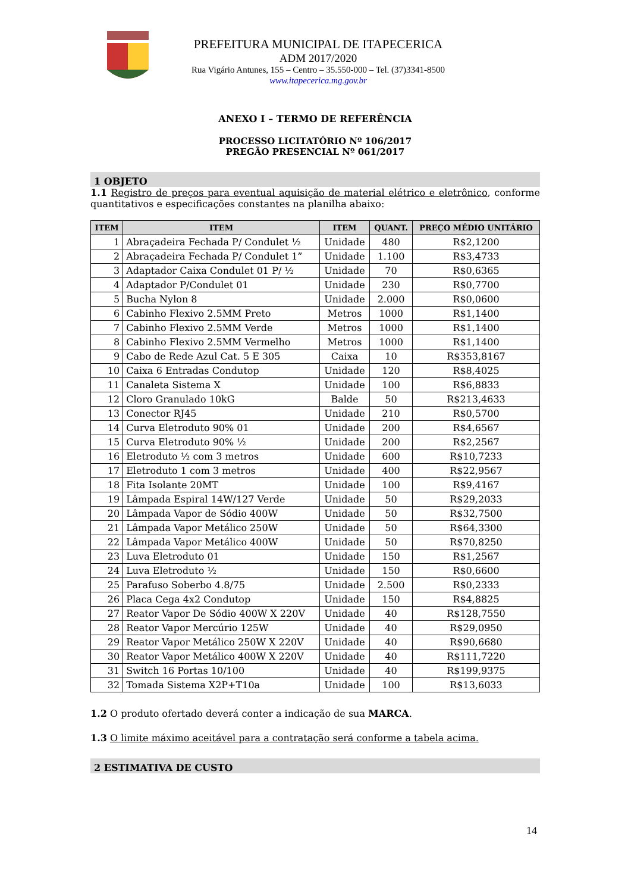PREFEITURA MUNICIPAL DE ITAPECERICA
ADM 2017/2020
Rua Vigário Antunes, 155 – Centro – 35.550-000 – Tel. (37)3341-8500
www.itapecerica.mg.gov.br
ANEXO I – TERMO DE REFERÊNCIA
PROCESSO LICITATÓRIO Nº 106/2017
PREGÃO PRESENCIAL Nº 061/2017
1 OBJETO
1.1 Registro de preços para eventual aquisição de material elétrico e eletrônico, conforme quantitativos e especificações constantes na planilha abaixo:
| ITEM | ITEM | ITEM | QUANT. | PREÇO MÉDIO UNITÁRIO |
| --- | --- | --- | --- | --- |
| 1 | Abraçadeira Fechada P/ Condulet ½ | Unidade | 480 | R$2,1200 |
| 2 | Abraçadeira Fechada P/ Condulet 1” | Unidade | 1.100 | R$3,4733 |
| 3 | Adaptador Caixa Condulet 01 P/ ½ | Unidade | 70 | R$0,6365 |
| 4 | Adaptador P/Condulet 01 | Unidade | 230 | R$0,7700 |
| 5 | Bucha Nylon 8 | Unidade | 2.000 | R$0,0600 |
| 6 | Cabinho Flexivo 2.5MM Preto | Metros | 1000 | R$1,1400 |
| 7 | Cabinho Flexivo 2.5MM Verde | Metros | 1000 | R$1,1400 |
| 8 | Cabinho Flexivo 2.5MM Vermelho | Metros | 1000 | R$1,1400 |
| 9 | Cabo de Rede Azul Cat. 5 E 305 | Caixa | 10 | R$353,8167 |
| 10 | Caixa 6 Entradas Condutop | Unidade | 120 | R$8,4025 |
| 11 | Canaleta Sistema X | Unidade | 100 | R$6,8833 |
| 12 | Cloro Granulado 10kG | Balde | 50 | R$213,4633 |
| 13 | Conector RJ45 | Unidade | 210 | R$0,5700 |
| 14 | Curva Eletroduto 90% 01 | Unidade | 200 | R$4,6567 |
| 15 | Curva Eletroduto 90% ½ | Unidade | 200 | R$2,2567 |
| 16 | Eletroduto ½ com 3 metros | Unidade | 600 | R$10,7233 |
| 17 | Eletroduto 1 com 3 metros | Unidade | 400 | R$22,9567 |
| 18 | Fita Isolante 20MT | Unidade | 100 | R$9,4167 |
| 19 | Lâmpada Espiral 14W/127 Verde | Unidade | 50 | R$29,2033 |
| 20 | Lâmpada Vapor de Sódio 400W | Unidade | 50 | R$32,7500 |
| 21 | Lâmpada Vapor Metálico 250W | Unidade | 50 | R$64,3300 |
| 22 | Lâmpada Vapor Metálico 400W | Unidade | 50 | R$70,8250 |
| 23 | Luva Eletroduto 01 | Unidade | 150 | R$1,2567 |
| 24 | Luva Eletroduto ½ | Unidade | 150 | R$0,6600 |
| 25 | Parafuso Soberbo 4.8/75 | Unidade | 2.500 | R$0,2333 |
| 26 | Placa Cega 4x2 Condutop | Unidade | 150 | R$4,8825 |
| 27 | Reator Vapor De Sódio 400W X 220V | Unidade | 40 | R$128,7550 |
| 28 | Reator Vapor Mercúrio 125W | Unidade | 40 | R$29,0950 |
| 29 | Reator Vapor Metálico 250W X 220V | Unidade | 40 | R$90,6680 |
| 30 | Reator Vapor Metálico 400W X 220V | Unidade | 40 | R$111,7220 |
| 31 | Switch 16 Portas 10/100 | Unidade | 40 | R$199,9375 |
| 32 | Tomada Sistema X2P+T10a | Unidade | 100 | R$13,6033 |
1.2 O produto ofertado deverá conter a indicação de sua MARCA.
1.3 O limite máximo aceitável para a contratação será conforme a tabela acima.
2 ESTIMATIVA DE CUSTO
14